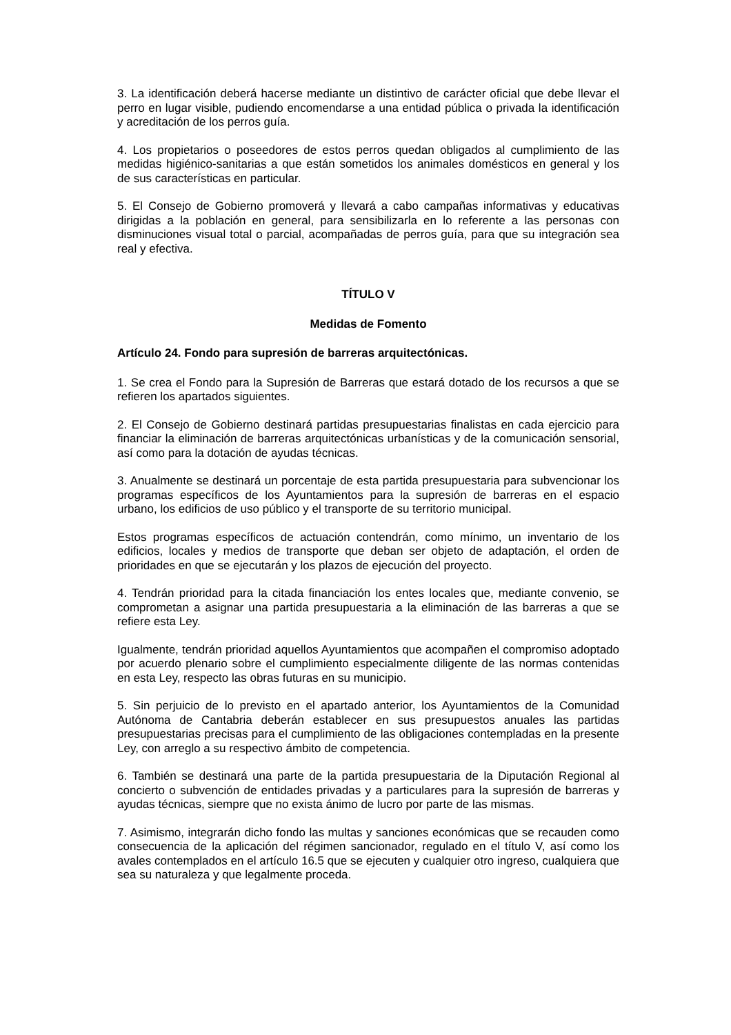3. La identificación deberá hacerse mediante un distintivo de carácter oficial que debe llevar el perro en lugar visible, pudiendo encomendarse a una entidad pública o privada la identificación y acreditación de los perros guía.
4. Los propietarios o poseedores de estos perros quedan obligados al cumplimiento de las medidas higiénico-sanitarias a que están sometidos los animales domésticos en general y los de sus características en particular.
5. El Consejo de Gobierno promoverá y llevará a cabo campañas informativas y educativas dirigidas a la población en general, para sensibilizarla en lo referente a las personas con disminuciones visual total o parcial, acompañadas de perros guía, para que su integración sea real y efectiva.
TÍTULO V
Medidas de Fomento
Artículo 24. Fondo para supresión de barreras arquitectónicas.
1. Se crea el Fondo para la Supresión de Barreras que estará dotado de los recursos a que se refieren los apartados siguientes.
2. El Consejo de Gobierno destinará partidas presupuestarias finalistas en cada ejercicio para financiar la eliminación de barreras arquitectónicas urbanísticas y de la comunicación sensorial, así como para la dotación de ayudas técnicas.
3. Anualmente se destinará un porcentaje de esta partida presupuestaria para subvencionar los programas específicos de los Ayuntamientos para la supresión de barreras en el espacio urbano, los edificios de uso público y el transporte de su territorio municipal.
Estos programas específicos de actuación contendrán, como mínimo, un inventario de los edificios, locales y medios de transporte que deban ser objeto de adaptación, el orden de prioridades en que se ejecutarán y los plazos de ejecución del proyecto.
4. Tendrán prioridad para la citada financiación los entes locales que, mediante convenio, se comprometan a asignar una partida presupuestaria a la eliminación de las barreras a que se refiere esta Ley.
Igualmente, tendrán prioridad aquellos Ayuntamientos que acompañen el compromiso adoptado por acuerdo plenario sobre el cumplimiento especialmente diligente de las normas contenidas en esta Ley, respecto las obras futuras en su municipio.
5. Sin perjuicio de lo previsto en el apartado anterior, los Ayuntamientos de la Comunidad Autónoma de Cantabria deberán establecer en sus presupuestos anuales las partidas presupuestarias precisas para el cumplimiento de las obligaciones contempladas en la presente Ley, con arreglo a su respectivo ámbito de competencia.
6. También se destinará una parte de la partida presupuestaria de la Diputación Regional al concierto o subvención de entidades privadas y a particulares para la supresión de barreras y ayudas técnicas, siempre que no exista ánimo de lucro por parte de las mismas.
7. Asimismo, integrarán dicho fondo las multas y sanciones económicas que se recauden como consecuencia de la aplicación del régimen sancionador, regulado en el título V, así como los avales contemplados en el artículo 16.5 que se ejecuten y cualquier otro ingreso, cualquiera que sea su naturaleza y que legalmente proceda.